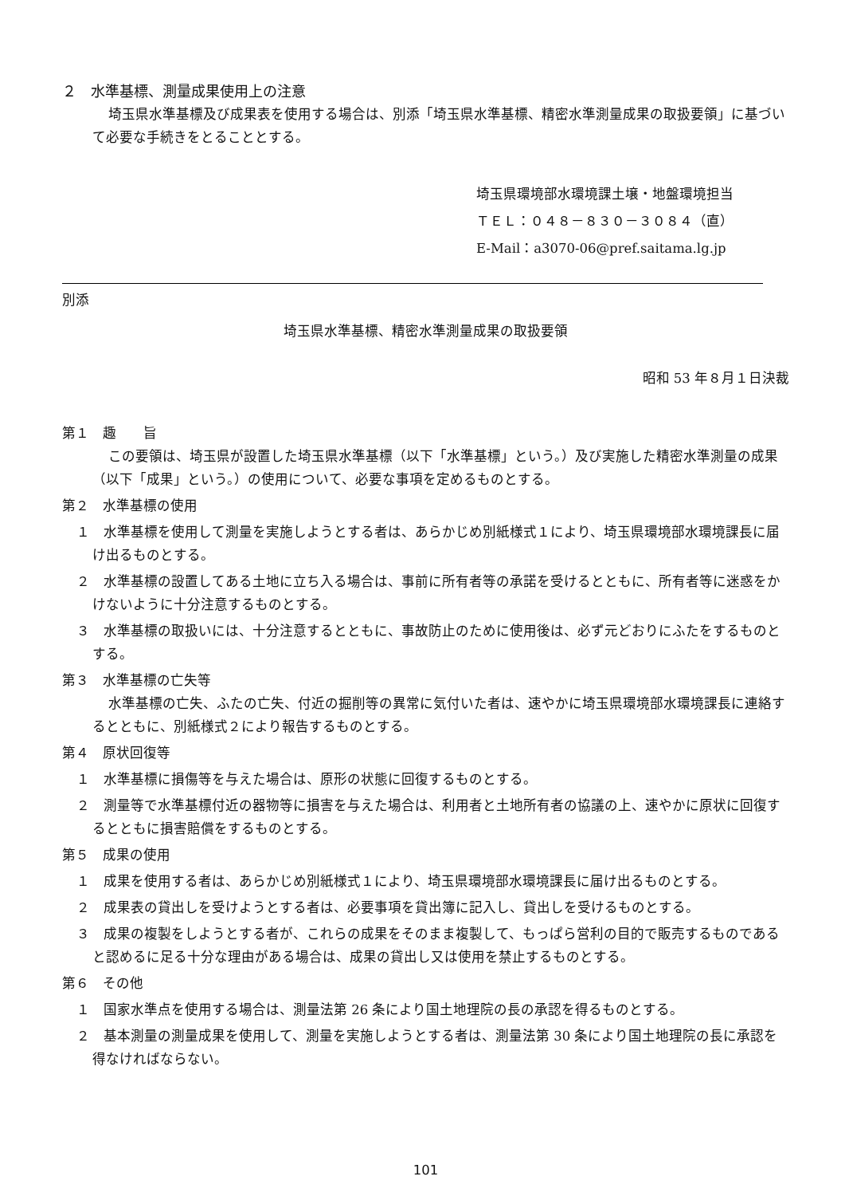２　水準基標、測量成果使用上の注意
埼玉県水準基標及び成果表を使用する場合は、別添「埼玉県水準基標、精密水準測量成果の取扱要領」に基づいて必要な手続きをとることとする。
埼玉県環境部水環境課土壌・地盤環境担当
ＴＥＬ：０４８－８３０－３０８４（直）
E-Mail：a3070-06@pref.saitama.lg.jp
別添
埼玉県水準基標、精密水準測量成果の取扱要領
昭和 53 年８月１日決裁
第１　趣　　旨
この要領は、埼玉県が設置した埼玉県水準基標（以下「水準基標」という。）及び実施した精密水準測量の成果（以下「成果」という。）の使用について、必要な事項を定めるものとする。
第２　水準基標の使用
１　水準基標を使用して測量を実施しようとする者は、あらかじめ別紙様式１により、埼玉県環境部水環境課長に届け出るものとする。
２　水準基標の設置してある土地に立ち入る場合は、事前に所有者等の承諾を受けるとともに、所有者等に迷惑をかけないように十分注意するものとする。
３　水準基標の取扱いには、十分注意するとともに、事故防止のために使用後は、必ず元どおりにふたをするものとする。
第３　水準基標の亡失等
水準基標の亡失、ふたの亡失、付近の掘削等の異常に気付いた者は、速やかに埼玉県環境部水環境課長に連絡するとともに、別紙様式２により報告するものとする。
第４　原状回復等
１　水準基標に損傷等を与えた場合は、原形の状態に回復するものとする。
２　測量等で水準基標付近の器物等に損害を与えた場合は、利用者と土地所有者の協議の上、速やかに原状に回復するとともに損害賠償をするものとする。
第５　成果の使用
１　成果を使用する者は、あらかじめ別紙様式１により、埼玉県環境部水環境課長に届け出るものとする。
２　成果表の貸出しを受けようとする者は、必要事項を貸出簿に記入し、貸出しを受けるものとする。
３　成果の複製をしようとする者が、これらの成果をそのまま複製して、もっぱら営利の目的で販売するものであると認めるに足る十分な理由がある場合は、成果の貸出し又は使用を禁止するものとする。
第６　その他
１　国家水準点を使用する場合は、測量法第 26 条により国土地理院の長の承認を得るものとする。
２　基本測量の測量成果を使用して、測量を実施しようとする者は、測量法第 30 条により国土地理院の長に承認を得なければならない。
101